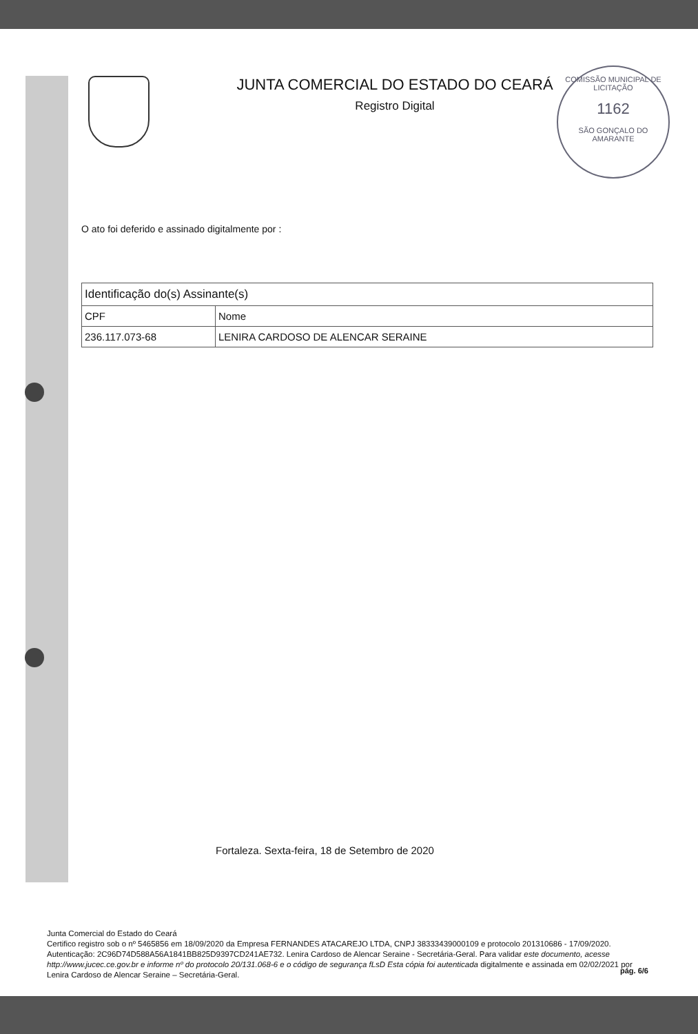JUNTA COMERCIAL DO ESTADO DO CEARÁ
Registro Digital
COMISSÃO MUNICIPAL DE LICITAÇÃO
1162
SÃO GONÇALO DO AMARANTE
O ato foi deferido e assinado digitalmente por :
| Identificação do(s) Assinante(s) | |
| --- | --- |
| CPF | Nome |
| 236.117.073-68 | LENIRA CARDOSO DE ALENCAR SERAINE |
Fortaleza. Sexta-feira, 18 de Setembro de 2020
Junta Comercial do Estado do Ceará
Certifico registro sob o nº 5465856 em 18/09/2020 da Empresa FERNANDES ATACAREJO LTDA, CNPJ 38333439000109 e protocolo 201310686 - 17/09/2020. Autenticação: 2C96D74D588A56A1841BB825D9397CD241AE732. Lenira Cardoso de Alencar Seraine - Secretária-Geral. Para validar este documento, acesse http://www.jucec.ce.gov.br e informe nº do protocolo 20/131.068-6 e o código de segurança fLsD Esta cópia foi autenticada digitalmente e assinada em 02/02/2021 por Lenira Cardoso de Alencar Seraine – Secretária-Geral.
pág. 6/6